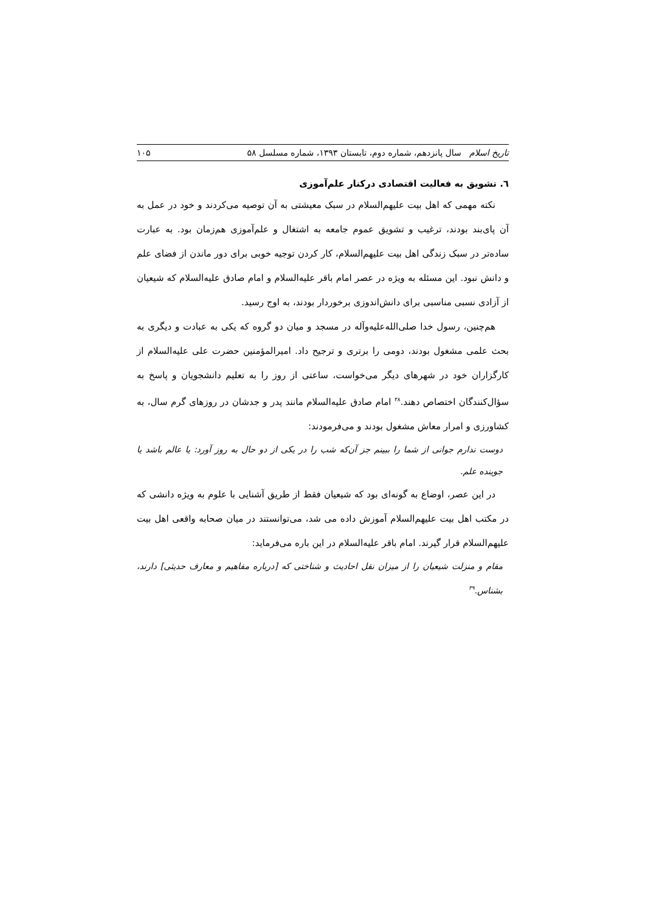تاریخ اسلام سال پانزدهم، شماره دوم، تابستان ۱۳۹۳، شماره مسلسل ۵۸ ۱۰۵
٦. تشویق به فعالیت اقتصادی درکنار علم‌آموزی
نکته مهمی که اهل بیت علیهم‌السلام در سبک معیشتی به آن توصیه می‌کردند و خود در عمل به آن پای‌بند بودند، ترغیب و تشویق عموم جامعه به اشتغال و علم‌آموزی هم‌زمان بود. به عبارت ساده‌تر در سبک زندگی اهل بیت علیهم‌السلام، کار کردن توجیه خوبی برای دور ماندن از فضای علم و دانش نبود. این مسئله به ویژه در عصر امام باقر علیه‌السلام و امام صادق علیه‌السلام که شیعیان از آزادی نسبی مناسبی برای دانش‌اندوزی برخوردار بودند، به اوج رسید.
هم‌چنین، رسول خدا صلی‌الله‌علیه‌وآله در مسجد و میان دو گروه که یکی به عبادت و دیگری به بحث علمی مشغول بودند، دومی را برتری و ترجیح داد. امیرالمؤمنین حضرت علی علیه‌السلام از کارگزاران خود در شهرهای دیگر می‌خواست، ساعتی از روز را به تعلیم دانشجویان و پاسخ به سؤال‌کنندگان اختصاص دهند.<sup>۳۸</sup> امام صادق علیه‌السلام مانند پدر و جدشان در روزهای گرم سال، به کشاورزی و امرار معاش مشغول بودند و می‌فرمودند:
دوست ندارم جوانی از شما را ببینم جز آن‌که شب را در یکی از دو حال به روز آورد: یا عالم باشد یا جوینده علم.
در این عصر، اوضاع به گونه‌ای بود که شیعیان فقط از طریق آشنایی با علوم به ویژه دانشی که در مکتب اهل بیت علیهم‌السلام آموزش داده می شد، می‌توانستند در میان صحابه واقعی اهل بیت علیهم‌السلام قرار گیرند. امام باقر علیه‌السلام در این باره می‌فرماید:
مقام و منزلت شیعیان را از میزان نقل احادیث و شناختی که [درباره مفاهیم و معارف حدیثی] دارند، بشناس.<sup>۳۹</sup>